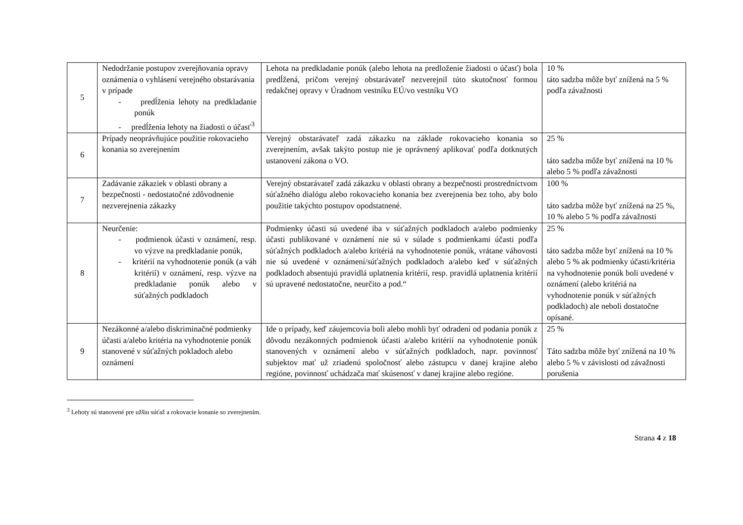| 5 | Nedodržanie postupov zverejňovania opravy oznámenia o vyhlásení verejného obstarávania v prípade - predĺženia lehoty na predkladanie ponúk - predĺženia lehoty na žiadosti o účasť<sup>3</sup> | Lehota na predkladanie ponúk (alebo lehota na predloženie žiadosti o účasť) bola predĺžená, pričom verejný obstarávateľ nezverejnil túto skutočnosť formou redakčnej opravy v Úradnom vestníku EÚ/vo vestníku VO | 10 % táto sadzba môže byť znížená na 5 % podľa závažnosti |
| 6 | Prípady neoprávňujúce použitie rokovacieho konania so zverejnením | Verejný obstarávateľ zadá zákazku na základe rokovacieho konania so zverejnením, avšak takýto postup nie je oprávnený aplikovať podľa dotknutých ustanovení zákona o VO. | 25 % táto sadzba môže byť znížená na 10 % alebo 5 % podľa závažnosti |
| 7 | Zadávanie zákaziek v oblasti obrany a bezpečnosti - nedostatočné zdôvodnenie nezverejnenia zákazky | Verejný obstarávateľ zadá zákazku v oblasti obrany a bezpečnosti prostredníctvom súťažného dialógu alebo rokovacieho konania bez zverejnenia bez toho, aby bolo použitie takýchto postupov opodstatnené. | 100 % táto sadzba môže byť znížená na 25 %, 10 % alebo 5 % podľa závažnosti |
| 8 | Neurčenie: - podmienok účasti v oznámení, resp. vo výzve na predkladanie ponúk, - kritérií na vyhodnotenie ponúk (a váh kritérií) v oznámení, resp. výzve na predkladanie ponúk alebo v súťažných podkladoch | Podmienky účasti sú uvedené iba v súťažných podkladoch a/alebo podmienky účasti publikované v oznámení nie sú v súlade s podmienkami účasti podľa súťažných podkladoch a/alebo kritériá na vyhodnotenie ponúk, vrátane váhovosti nie sú uvedené v oznámení/súťažných podkladoch a/alebo keď v súťažných podkladoch absentujú pravidlá uplatnenia kritérií, resp. pravidlá uplatnenia kritérií sú upravené nedostatočne, neurčito a pod.“ | 25 % táto sadzba môže byť znížená na 10 % alebo 5 % ak podmienky účasti/kritéria na vyhodnotenie ponúk boli uvedené v oznámení (alebo kritériá na vyhodnotenie ponúk v súťažných podkladoch) ale neboli dostatočne opísané. |
| 9 | Nezákonné a/alebo diskriminačné podmienky účasti a/alebo kritéria na vyhodnotenie ponúk stanovené v súťažných pokladoch alebo oznámení | Ide o prípady, keď záujemcovia boli alebo mohli byť odradení od podania ponúk z dôvodu nezákonných podmienok účasti a/alebo kritérií na vyhodnotenie ponúk stanovených v oznámení alebo v súťažných podkladoch, napr. povinnosť subjektov mať už zriadenú spoločnosť alebo zástupcu v danej krajine alebo regióne, povinnosť uchádzača mať skúsenosť v danej krajine alebo regióne. | 25 % Táto sadzba môže byť znížená na 10 % alebo 5 % v závislosti od závažnosti porušenia |
<sup>3</sup> Lehoty sú stanovené pre užšiu súťaž a rokovacie konanie so zverejnením.
Strana 4 z 18